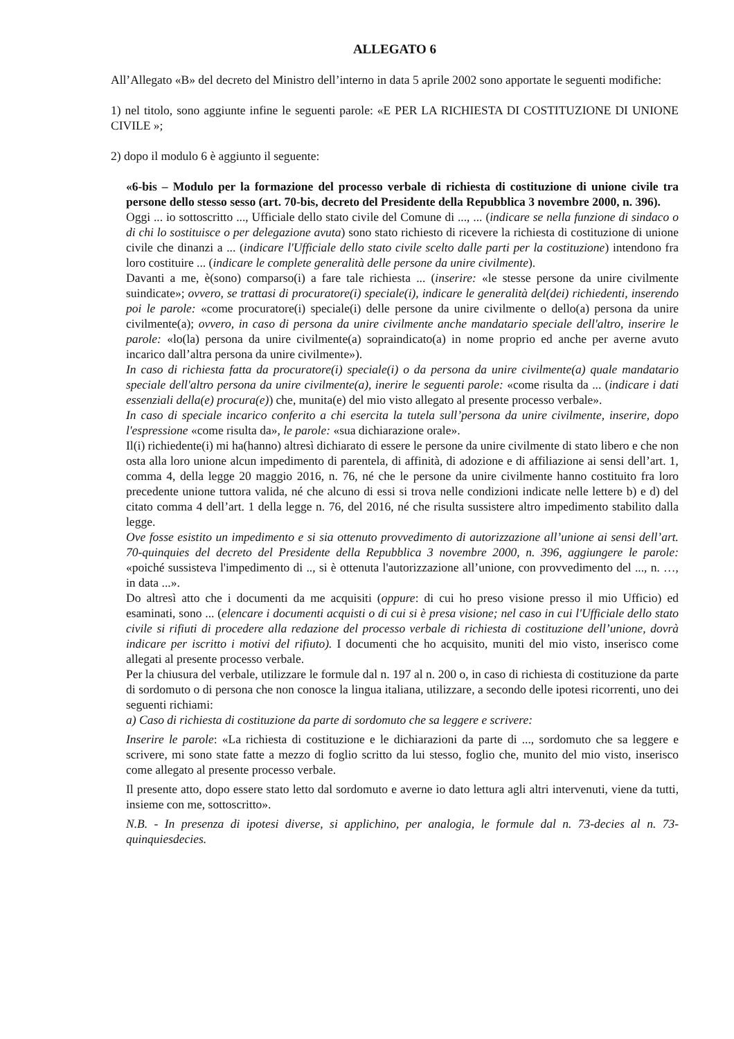ALLEGATO 6
All’Allegato «B» del decreto del Ministro dell’interno in data 5 aprile 2002 sono apportate le seguenti modifiche:
1) nel titolo, sono aggiunte infine le seguenti parole: «E PER LA RICHIESTA DI COSTITUZIONE DI UNIONE CIVILE »;
2) dopo il modulo 6 è aggiunto il seguente:
«6-bis – Modulo per la formazione del processo verbale di richiesta di costituzione di unione civile tra persone dello stesso sesso (art. 70-bis, decreto del Presidente della Repubblica 3 novembre 2000, n. 396).
Oggi ... io sottoscritto ..., Ufficiale dello stato civile del Comune di ..., ... (indicare se nella funzione di sindaco o di chi lo sostituisce o per delegazione avuta) sono stato richiesto di ricevere la richiesta di costituzione di unione civile che dinanzi a ... (indicare l'Ufficiale dello stato civile scelto dalle parti per la costituzione) intendono fra loro costituire ... (indicare le complete generalità delle persone da unire civilmente).
Davanti a me, è(sono) comparso(i) a fare tale richiesta ... (inserire: «le stesse persone da unire civilmente suindicate»; ovvero, se trattasi di procuratore(i) speciale(i), indicare le generalità del(dei) richiedenti, inserendo poi le parole: «come procuratore(i) speciale(i) delle persone da unire civilmente o dello(a) persona da unire civilmente(a); ovvero, in caso di persona da unire civilmente anche mandatario speciale dell'altro, inserire le parole: «lo(la) persona da unire civilmente(a) sopraindicato(a) in nome proprio ed anche per averne avuto incarico dall’altra persona da unire civilmente»).
In caso di richiesta fatta da procuratore(i) speciale(i) o da persona da unire civilmente(a) quale mandatario speciale dell'altro persona da unire civilmente(a), inerire le seguenti parole: «come risulta da ... (indicare i dati essenziali della(e) procura(e)) che, munita(e) del mio visto allegato al presente processo verbale».
In caso di speciale incarico conferito a chi esercita la tutela sull’persona da unire civilmente, inserire, dopo l'espressione «come risulta da», le parole: «sua dichiarazione orale».
Il(i) richiedente(i) mi ha(hanno) altresì dichiarato di essere le persone da unire civilmente di stato libero e che non osta alla loro unione alcun impedimento di parentela, di affinità, di adozione e di affiliazione ai sensi dell’art. 1, comma 4, della legge 20 maggio 2016, n. 76, né che le persone da unire civilmente hanno costituito fra loro precedente unione tuttora valida, né che alcuno di essi si trova nelle condizioni indicate nelle lettere b) e d) del citato comma 4 dell’art. 1 della legge n. 76, del 2016, né che risulta sussistere altro impedimento stabilito dalla legge.
Ove fosse esistito un impedimento e si sia ottenuto provvedimento di autorizzazione all’unione ai sensi dell’art. 70-quinquies del decreto del Presidente della Repubblica 3 novembre 2000, n. 396, aggiungere le parole: «poiché sussisteva l'impedimento di .., si è ottenuta l'autorizzazione all’unione, con provvedimento del ..., n. …, in data ...».
Do altresì atto che i documenti da me acquisiti (oppure: di cui ho preso visione presso il mio Ufficio) ed esaminati, sono ... (elencare i documenti acquisti o di cui si è presa visione; nel caso in cui l'Ufficiale dello stato civile si rifiuti di procedere alla redazione del processo verbale di richiesta di costituzione dell’unione, dovrà indicare per iscritto i motivi del rifiuto). I documenti che ho acquisito, muniti del mio visto, inserisco come allegati al presente processo verbale.
Per la chiusura del verbale, utilizzare le formule dal n. 197 al n. 200 o, in caso di richiesta di costituzione da parte di sordomuto o di persona che non conosce la lingua italiana, utilizzare, a secondo delle ipotesi ricorrenti, uno dei seguenti richiami:
a) Caso di richiesta di costituzione da parte di sordomuto che sa leggere e scrivere:
Inserire le parole: «La richiesta di costituzione e le dichiarazioni da parte di ..., sordomuto che sa leggere e scrivere, mi sono state fatte a mezzo di foglio scritto da lui stesso, foglio che, munito del mio visto, inserisco come allegato al presente processo verbale.
Il presente atto, dopo essere stato letto dal sordomuto e averne io dato lettura agli altri intervenuti, viene da tutti, insieme con me, sottoscritto».
N.B. - In presenza di ipotesi diverse, si applichino, per analogia, le formule dal n. 73-decies al n. 73-quinquiesdecies.